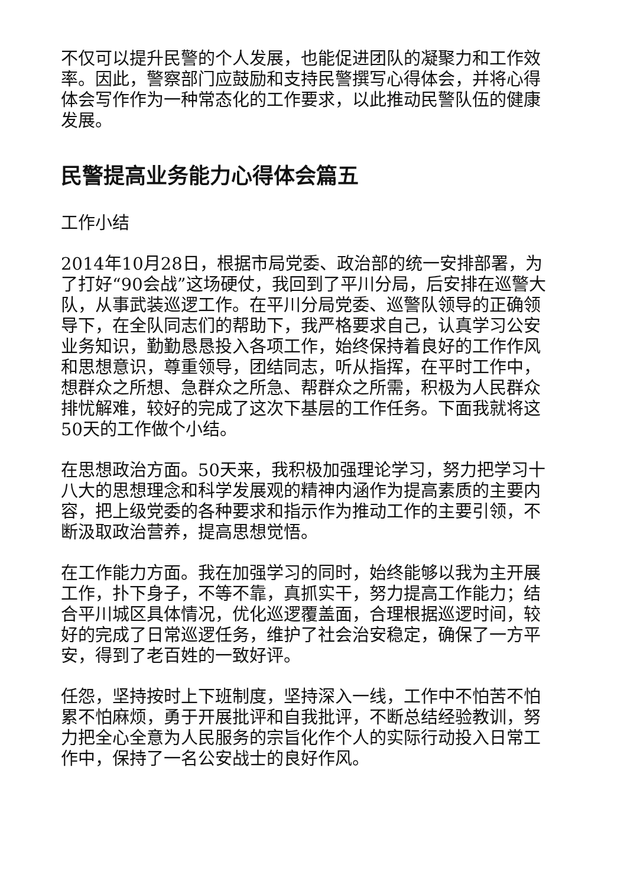不仅可以提升民警的个人发展，也能促进团队的凝聚力和工作效率。因此，警察部门应鼓励和支持民警撰写心得体会，并将心得体会写作作为一种常态化的工作要求，以此推动民警队伍的健康发展。
民警提高业务能力心得体会篇五
工作小结
2014年10月28日，根据市局党委、政治部的统一安排部署，为了打好“90会战”这场硬仗，我回到了平川分局，后安排在巡警大队，从事武装巡逻工作。在平川分局党委、巡警队领导的正确领导下，在全队同志们的帮助下，我严格要求自己，认真学习公安业务知识，勤勤恳恳投入各项工作，始终保持着良好的工作作风和思想意识，尊重领导，团结同志，听从指挥，在平时工作中，想群众之所想、急群众之所急、帮群众之所需，积极为人民群众排忧解难，较好的完成了这次下基层的工作任务。下面我就将这50天的工作做个小结。
在思想政治方面。50天来，我积极加强理论学习，努力把学习十八大的思想理念和科学发展观的精神内涵作为提高素质的主要内容，把上级党委的各种要求和指示作为推动工作的主要引领，不断汲取政治营养，提高思想觉悟。
在工作能力方面。我在加强学习的同时，始终能够以我为主开展工作，扑下身子，不等不靠，真抓实干，努力提高工作能力；结合平川城区具体情况，优化巡逻覆盖面，合理根据巡逻时间，较好的完成了日常巡逻任务，维护了社会治安稳定，确保了一方平安，得到了老百姓的一致好评。
任怨，坚持按时上下班制度，坚持深入一线，工作中不怕苦不怕累不怕麻烦，勇于开展批评和自我批评，不断总结经验教训，努力把全心全意为人民服务的宗旨化作个人的实际行动投入日常工作中，保持了一名公安战士的良好作风。